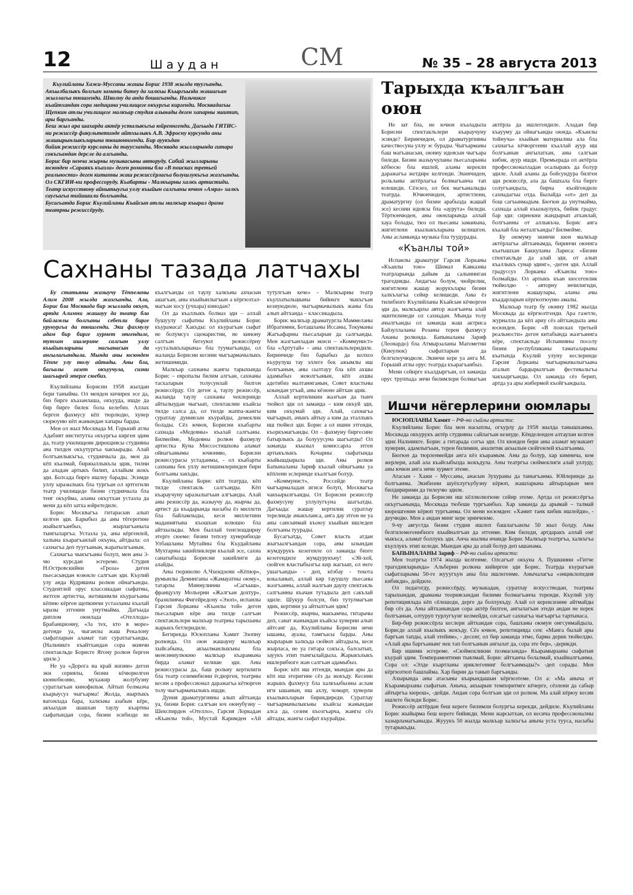12 Шаудан СМ № 35 – 28 августа 2013
Къулийланы Хажи-Муссаны жашы Борис 1938 жылда туугъанды. Акъылбалыкъ болгъан заманы битеу да халкъы Къыргъызда жашагъан жыллагъа тюшгенди. Школну да анда бошагъанды. Нальчикге къайтхандан сора медицина училищеге окъургъа киргенди. Москвадагъы Щепкин атлы училищеге малкъар студия алынады деген хапарны эшитип, ары баргъанды.
Беш жыл ара шахарда актёр усталыкъгъа юйреннгенди. Дагъыда ГИТИС-ни режиссёр факультетинде айтхылыкъ А.В. Эфросну курсунда аны жашырынлыкъларына тюшюннгенди. Бир ауукъдан
бийик режиссёр курсланы да тауусханды. Москвада жылларында гитара сокъгъандан дерсле да алгъанды.
Борис бир ненча жырны музыкасыны авторуду. Сабий жылларыны юсюнден «Сараякъ къазла» деген романны бла «В поисках третьей реальности» деген китапны жаш режиссёрлагъа болушлукъгъа жазгъанды.
Ол СКГИИ-ни профессоруду. Къабарты - Малкъарны халкъ артистиди. Театр искусствону айнытыугъа уллу къыйын салгъаны ючюн «Амра» халкъ саугъагъа тийишили болгъанды.
Бусагъатда Борис Къулийланы Къайсын атлы малкъар къырал драма театрны режиссёруду.
Сахнаны тазада латчахы
Бу статьяны жазыучу Тёппеланы Алим 2008 жылда жазгъанды. Ала, Борис бла Москвада бир жыллада окъуп, артда Алимни жашауу да театр бла байламлы болгъаны себепли бирге урунургъа да тюшгенди. Эки фахмулу адам бир бирге хурмет этгендиле, тутхан ишлерине салгъан уллу къыйынларыны магъанасын да ангылагъандыла. Мында аны юсюнден Тёппе улу толу айтады. Аны бла, багъалы газет окъуучула, сизни шагъырей этерге сюебиз.
Къулийланы Борисни 1958 жылдан бери таныйма. Ол менден кичирек эсе да, биз бирге къазанлаша, окъууда, ишде да бир бирге билек бола келебиз. Аллах берген фахмусу кёп тюрлюдю, хунер сюрюуню кёп жанындан хапары барды.
Мен ол жыл Москвада М. Горький атлы Адабият институтха окъургъа кирген эдим да, театр училищени дирекциясы студияны ана тилден окъутургъа чакъырады. Алай болгъанлыкъгъа, студиячыла да, мен да кёп къалмай, биржыллыкъла эдик, тилни да аладан артыкъ билип, аллайым жокъ эди. Болсада бирге ишлеу барады. Эсимде уллу ыразылыкъ бла тургъан ол эртгегили театр училищеде бизни студиячыла бла тенг окъуйма, аланы окъутхан устазла да мени да кёп затха юйретедиле.
Борис Москвагъа гитарасын алып келген эди. Барыбыз да аны тёгерегине жыйылгъанбыз, жырлагъаныла тынгыларгъа. Устазла уа, аны кёргенлей, халына къарагъанлай окъуна, айтдыла: ол сахнагъа деп туугъанын, жаратылгъанын.
Сахнагъа чыкъгъаны болуп, мен аны 3-чю курсдан эсгереме. Студия Н.Островскийни «Гроза» деген пьесасындан юзюкле салгъан эди. Къулий улу анда Кудряшны ролюн ойнагъанды. Студентлей орус классикадан сыфатны, жетген артистча, жетишимли къурагъаны кёпню кёрген щепкинчи устазланы къалай ыразы этгенин унутмайма. Дагъыда диплом оюнлада «Отеллода» Брабанционну, «За тех, кто в море» дегенде уа, чыганлы жаш Рекалону сыфатларын аламат тап суратлагъанды. (Нальчикге къайтхандан сора экинчи спектакльде Борисге Ягону ролюн берген эдиле.)
Не уа «Дорога на край жизни» деген эки сериялы, бизни кёчюрюлген кюнюбюзню, мухажир жолубузну суратлагъан кинофильм. Айтып болмазча къарыусуз чыгъарма! Жолда, жыртыкъ вагонлада бара, халкъны азабын кёре, акъылдан шашхан таулу къартны сыфатындан сора, бизни эсибизде не къалгъанды ол таулу халкъны ахчасын ашагъан, аны къыйынлыгъын а кёргюзтал-магъан хосу (учхара) кинодан?
Ол да къаллыкъ болмаз эди – аллай бушуулу сыфатны Къулийланы Борис къурамаса! Хакъды: ол къурагъан сыфат не болумсуз сценаристни, не кинону салгъан бегеуюл режиссёрну «усталыкъларына» бла туумагъанды, ол жаланда Борисни кесини чыгъармачылыкъ жетишимиди.
Малкъар сахнаны жангы тарыхында Борис – европалы билим алгъан, сахнаны тасхаларын толусунлай билген режиссёрду. Ол деген а, таулу режиссёр, жаланда таулу сахнаны чеклеринде айтылыудан чыгъып, спектаклни къайсы тилде салса да, ол тилде жаппа-жангы суратлау дуниясын къурайды, демеклик болады. Сёз ючюн, Борисни къабарты сахнада «Медеяны» къалай салгъаны. Билмейме, Медеяны ролюн фахмулу артистка Куна Миссостишхова аламат ойнагъанымы ючюнмю, Борисни режиссурасы устаданмы, - ол къабарты сахнаны бек уллу жетишимлеринден бири болгъаны хакъды.
Къулийланы Борис кёп театрда, кёп тилде спектакль салгъанды. Кёп къараучуну ыразылыгъын алгъанды. Алай аны режиссёр да, жазыучу да, жырчы да, артист да къадарында насыбы ёз миллети бла байламлыды, кеси миллетини маданиятына къошхан юлюшю бла айтхылыды. Мен быллай тенглешдириу этерге сюеме: бизни тепсеу хунерибизде Улбашланы Мутайны бла Къудайланы Мухтарны закийликлери къалай эсе, сахна санатыбызда Борисни закийлиги да алайды.
Аны гюржюлю А.Чхеидзени «Кёпюр», румынлы Деминганы «Жамауатны оюму», татарлы Миннулинни «Сагъыш», французлу Мольерни «Жалгъан дохтур», бразилиячы Фигейредону «Эзоп», испанлы Гарсия Лорканы «Къанлы той» деген пьесаларын кёре ана тилде салгъан спектакльлери малкъар театрны тарыхыны жарыкъ бетлеридиле.
Бегирекда Юсюпланы Хамит Эзопну ролюнда. Ол оюн жашауну малкъар хыйсабына, акъылманлыкъны бла менсиниулюкню малкъар къарамына бирда аламат келише эди. Аны режиссурасы да, баш рольну кертилиги бла театр сезимибизни ёсдюрген, театрны кесин а профессионал даражагъа кётюрген толу чыгъармачылыкъ ишди.
Дуния драматургияны алып айтханда уа, бизни Борис салгъан юч оюнубузну – Шекспирден «Отелло», Гарсия Лоркадан «Къанлы той», Мустай Каримден «Ай тутулгъан кече» - Малкъарны театр къуллатыльшыны бийикге чыкъгъан кезиуюдюле, чыгъармачылыкъ жаны бла алып айтханда – классикадыла.
Борис малкъар драматургла Маммеланы Ибрагимни, Боташланы Иссаны, Токуманы Жагъафарны пьесаларын да салгъанды. Мен жазгъанладан экиси – «Коммунист» бла «Артутай» - аны спектакльлеридиле. Биринчиде биз барыбыз да колхоз къурулуш тау эллеге бек ажымлы иш болгъанын, аны сылтауу бла кёп ахшы адамыбыз жоюлгъанын, кёп ахшы адетибиз малтаннганын, Совет властьны ызындан угъай, аны кёзюне айтхан эдик.
Аллай кертиликни жазгъан да тынч тюйюл эди ол заманда – ким окъуй эди, ким окъумай эди. Алай, сахнагъа чыгъарып, ачыкъ айтыу а ким да эталлыкъ иш тюйюл эди. Борис а ол ишни этгенди, къоркъмагъанды. Ол – фахмуну биргесине батырлыкъ да болууусуна шагъатды! Ол заманда къызыл комиссарла этген артыкълыкъ Кочарны сыфатында жыйышдырыла эди. Аны ролюн Бапыналаны Зариф къалай ойнагъаны уа кёплени эслеринде къалгъан болур.
«Коммунист», Россейде театр чыгъармаладан игиси болуп, Москвагъа чакъырылгъанды. Ол Борисни режиссёр фахмусуну уллулугъуна шагъатды. Дагъыда: жашау кертилик суратлау тереликде ачыкъланса, анга дау этген не уа аны сансынмай къоюу къыйын ишледен болгъаны туурады.
Бусагъатда, Совет власть атдан жыгъылгъандан сора, аны ызындан жумдурукъ кезегенле ол заманда бизге кезегендиле жумдурукъну! «Эй-хей, сюйген властыбызгъа кир жагъып, ол неге ушагъанды» - деп, кёзбау - текота кокаланып, аллай кир тауушлу пьесаны жазгъанны, аллай жалгъан даулу спектакль салгъанны къачан тутадыла деп сакълай эдиле. Шукур болсун, биз тутулмагъан эдик, кертини уа айтылгъан эдик!
Режиссёр, жырчы, макъамчы, гитарачы деп, санат жанындан къайсы хунерни алып айтсанг да, Къулийланы Борисни энчи ышаны, ауазы, тамгъасы барды. Аны жырларын халкъда сюйюп айтадыла, кеси жырласа, не уа гитара сокъса, балсытып, зауукъ этип тынгылайдыла. Жарыкълыкъ ишлерибизге жан салгъан адамыбыз.
Борис кёп иш этгенди, мындан ары да кёп иш этеригине сёз да жокъду. Кесини жарыкъ фахмусу бла халкъыбызны аслам иги ышанын, иш ахлу, чомарт, хунерли къылыкъларын бирикдиреди. Суратлау чыгъармачылыкъны къайсы жанындан алса да, сезим къозгъарча, жангы сёз айтады, жангы сыфат къурайды.
Тарыхда къалгъан оюн
Не зат бла, не ючюн къаладыла Борисни спектакльлери къараучуну эсинде? Биринчиден, ол драматургияны качествосуна уллу эс бурады. Чыгъарманы баш магъанасын, оюнну идеясын чыгъара биледи. Бизни жазыучуланы пьесаларыны кёбюсю бла ишлей, аланы керекли даражагъа жетдире келгенди. Экинчиден, рольланы актёрлагъа болмагъанча тап юлешеди. Сёзсюз, ол бек магъаналыды театрда. Ючюнчюден, артистлени, драматургну (ол бизни арабызда жашай эсе) кесини идеясы бла «аурута» биледи. Тёртюнчюден, аны оюнларында аллай хауа болады, тюз ол пьесаны заманына, жигитлени къылыкъларына келишген. Аны асламында музыка бла туудурады.
«Къанлы той»
Испанлы драматург Гарсия Лорканы «Къанлы тою» Шимал Кавказны театрларында дайым да салынннган трагедияды. Андагъы болум, чюйрелик, жигитлени жашау жорукълары бизни халкълагъа сейир келишеди. Аны ёз тилибизге Къулийланы Къайсын кёчюрген эди да, малкъарлы автор жазгъанча алай эшитилинеди ол сахнадан. Мында толу ачылгъанды ол заманда жаш актриса Байзуллаланы Розаны терен фахмусу Ананы ролюнда. Бапыналаны Зариф (Леонардо) бла Атмырзаланы Магометни (Киеулюк) сыфатларын да белгилеучюдюле. Экинчи кере уа анга М. Горький атлы орус театрда къарагъанбыз.
Мени сейирге къалдыргъан, ол заманда орус труппада энчи билимлери болмагъан актёрла да ишлегендиле. Аладан бир къаууму да ойнагъанды оюнда. «Къанлы тойнуча» къыйын материалны ала бла сахнагъа кёчюргенни къаллай аууp иш болгъанын ангылатхан, аны салгъан кибик, ауур ишди. Премьерада ол актёрла профессионалладан осалыракъ да болур эдиле. Алай аланы да бойсундура билген эди режиссёр, ала да башхала бла бирге солугъандыла, бирча къойгендиле сахнадагъы отда. Былайда «от» деп да бош сагъынмадым. Бюгюн да унутмайма, сахнада аллай къызыулукъ, бийик градус бар эди: сирнекни жандырып атханлай, болгъанны от аллыкъча. Борис анга къалай бла жеталгъанды? Билмейме.
Бу оюмуму экинчи кюн малкъар актёрлагъа айтханымда, биринчи оюннга къатышхан Баккуланы Лариса: «Бизни спектакльде да алай эди, от алып къаллыкъ сунар эдинг», -деген эди. Аллай градуссуз Лорканы «Къанлы тою» болмайды. Ол артыкъ къан кюсегенлик тюйюлдю - авторну энчилигиди, жигитлени жашаулары, аланы ачы къадарларын кёргюзтюуню амалы.
Малкъар театр бу оюнну 1982 жылда Москвада да кёргюзтгенди. Ара газетле, журналла да кёп ариу сёз айтхандыла аны юсюнден. Борис «В поисках третьей реальности» деген китабында жазгъаннга кёре, спектакльде Испанияны посолу бизни республиканы таматаларыны къатында Къулий улуну кеслеринде Гарсия Лорканы чыгъармачылыгъына аталып бардырылгъан фестивальгъа чакъыргъанды. Ол заманда сёз берип, артда уа ары жибермей къойгъандыла.
Ишчи нёгерлерини оюмлары
ЮСЮПЛАНЫ Хамит – РФ-ни сыйлы артисти:
Къулийланы Борис бла мен насыплы, огъурлу да 1958 жылда танышханма. Москвада окъурукъ актёр студияны сайлагъан кезиуде. Кёнделенден алтаулан келген эдик Нальчикге. Борис а гитарада согъа эди. Ол кюнден бери аны аламат музыкант хунерин, адамлыгъын, терен билимин, аналитик акъылын сюйгенлей къалгъанма.
Бюгюн да тюрленмейди анга кёз къарамым. Аны да болур, хар кимнича, кем жерлери, алай ала къайсыбызда жокъдула. Аны театргъа сюймеклиги алай уллуду, аны ючюн анга энчи хурмет этеме.
Атасын - Хажи - Муссаны, анасын Зухураны да таныгъанма. Юйлеринде да болгъанма. Экибизни шуёхлугъубузну кёрюп, жашларына айтырларын мен билдиририми да тилеучю эдиле.
Не заманда да Борисни иш кёллюлюгюне сейир этеме. Артда ол режиссёргъа окъугъанында, Москвада тюбеше тургъанбыз. Хар заманда да арымай – талмай кюрешгенин кёрюп тургъанма. Ол мени юсюмден: «Хамит танк кибик ишлейди», - деучюдю. Мен а андан минг кере эринчекме.
9-чу августда бизни студия ишлеп башлагъанлы 50 жыл болду. Аны белгилемегенибизге къыйналгъан да этгенме. Ким биледи, артдаракъ аллай онг чыкъса, аламат боллукъ эди. Анча жылны ичинде Борис Малкъар театргъа, халкъгъа къуллукъ этип келеди. Мындан ары да алай болур деп ышанама.
БАПЫНАЛАНЫ Зариф – РФ-ни сыйлы артисти:
Мен театргъа 1974 жылда келгенме. Олсагъат окъуна А. Пушкинни «Гитче трагедияларында» Альберни ролюна кийирген эди Борис. Театрда къурагъан сыфатларымы 50-ге жууугъун аны бла ишлегенме. Аныча­лагъа «энциклопедия кибикди», дейдиле.
Ол педагогду, режиссёрду, музыкадан, суратлау искусстводан, театрны тарыхындан, драманы теориясындан билими болмагъанча теренди. Къулий улу репетициялада кёп сёлешеди, дерге да боллукъду. Алай ол керексизине айтмайды бир сёз да. Аны айтханындан сора актёр билген, ангылагъан этеди андан не керек болгъанын, олтуруп турлугъунг келмейди, олсагъат сахнагъа чыгъаргъа тартынаса.
Бир-бир режиссёрла кеслери айтхандан сора, башханы оюмун онгсунмайдыла. Борисде аллай къылыкъ жокъду. Сёз ючюн, репетицияда сен: «Манга былай ары баргъан тапды, алай этейим», - десенг, ол бир заманда этме, барма дерик тюйюлдю. «Алай ары баргъанынг нек тап болгъанын ангылат да, сора эте бер», -дерикди.
Бир ишими эсгереме. «Сюймекликни поэмасында» Къарамырзаны сыфатын къурай эдим. Темпераментими тыялмай, Борис айтханча болалмай, къыйналгъанма. Сора ол: «Элде къартланы эриклегенинг болгъанмыды?» -деп сорады. Мен кёргюзтюп башлайма. Хар бирин да танып баргъанды.
Ахырында аны атасыны къарындашын кёргюзтеме. Ол а: «Ма аныча эт Къарамырзаны сыфатын. Аныча, акъырын темпоритмге кёчерге, сёзлени да сабыр айтыргъа кюреш», -дейди. Андан сора болгъан эди ол ролюм. Ма алай кёрюу кесин ишлете биледи Борис.
Режиссёр актёрдан беш кереге билимли болургъа керекди, дейдиле. Къулийланы Борис жыйырма беш кереге бийикди. Мени жарсытхан, ол кесича профессионалны хазырламагъаныды. Жууукъ 50 жылда малкъар халкъгъа аныча уста тууса, насыбы тутарыкъды.